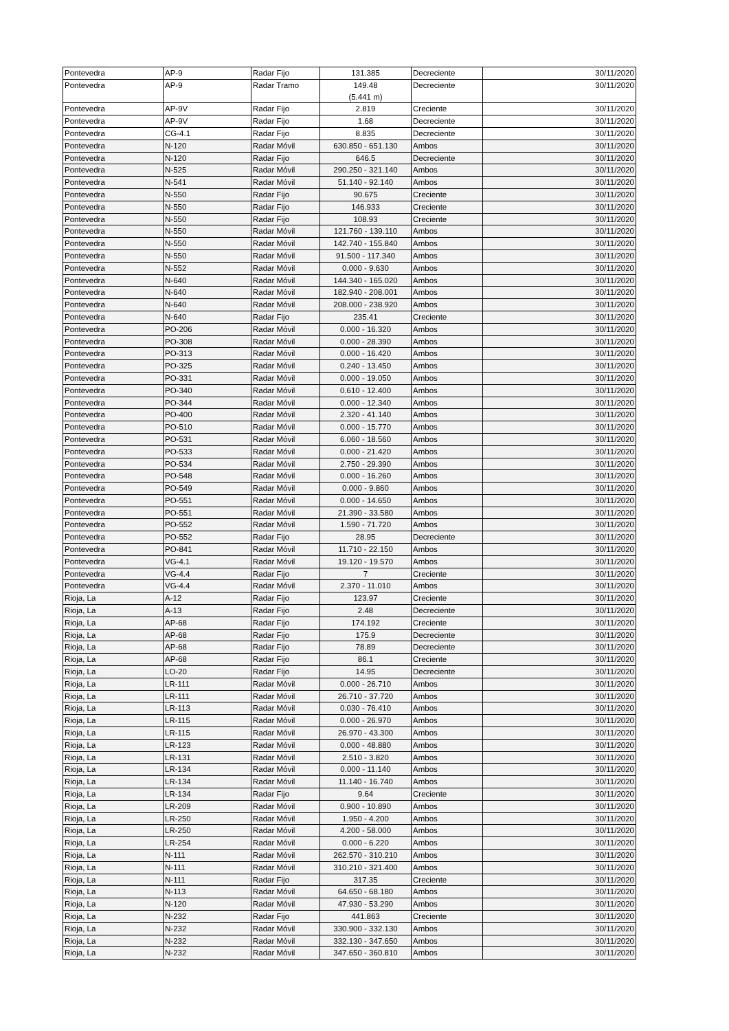| Pontevedra | AP-9 | Radar Fijo | 131.385 | Decreciente | 30/11/2020 |
| Pontevedra | AP-9 | Radar Tramo | 149.48 (5.441 m) | Decreciente | 30/11/2020 |
| Pontevedra | AP-9V | Radar Fijo | 2.819 | Creciente | 30/11/2020 |
| Pontevedra | AP-9V | Radar Fijo | 1.68 | Decreciente | 30/11/2020 |
| Pontevedra | CG-4.1 | Radar Fijo | 8.835 | Decreciente | 30/11/2020 |
| Pontevedra | N-120 | Radar Móvil | 630.850 - 651.130 | Ambos | 30/11/2020 |
| Pontevedra | N-120 | Radar Fijo | 646.5 | Decreciente | 30/11/2020 |
| Pontevedra | N-525 | Radar Móvil | 290.250 - 321.140 | Ambos | 30/11/2020 |
| Pontevedra | N-541 | Radar Móvil | 51.140 - 92.140 | Ambos | 30/11/2020 |
| Pontevedra | N-550 | Radar Fijo | 90.675 | Creciente | 30/11/2020 |
| Pontevedra | N-550 | Radar Fijo | 146.933 | Creciente | 30/11/2020 |
| Pontevedra | N-550 | Radar Fijo | 108.93 | Creciente | 30/11/2020 |
| Pontevedra | N-550 | Radar Móvil | 121.760 - 139.110 | Ambos | 30/11/2020 |
| Pontevedra | N-550 | Radar Móvil | 142.740 - 155.840 | Ambos | 30/11/2020 |
| Pontevedra | N-550 | Radar Móvil | 91.500 - 117.340 | Ambos | 30/11/2020 |
| Pontevedra | N-552 | Radar Móvil | 0.000 - 9.630 | Ambos | 30/11/2020 |
| Pontevedra | N-640 | Radar Móvil | 144.340 - 165.020 | Ambos | 30/11/2020 |
| Pontevedra | N-640 | Radar Móvil | 182.940 - 208.001 | Ambos | 30/11/2020 |
| Pontevedra | N-640 | Radar Móvil | 208.000 - 238.920 | Ambos | 30/11/2020 |
| Pontevedra | N-640 | Radar Fijo | 235.41 | Creciente | 30/11/2020 |
| Pontevedra | PO-206 | Radar Móvil | 0.000 - 16.320 | Ambos | 30/11/2020 |
| Pontevedra | PO-308 | Radar Móvil | 0.000 - 28.390 | Ambos | 30/11/2020 |
| Pontevedra | PO-313 | Radar Móvil | 0.000 - 16.420 | Ambos | 30/11/2020 |
| Pontevedra | PO-325 | Radar Móvil | 0.240 - 13.450 | Ambos | 30/11/2020 |
| Pontevedra | PO-331 | Radar Móvil | 0.000 - 19.050 | Ambos | 30/11/2020 |
| Pontevedra | PO-340 | Radar Móvil | 0.610 - 12.400 | Ambos | 30/11/2020 |
| Pontevedra | PO-344 | Radar Móvil | 0.000 - 12.340 | Ambos | 30/11/2020 |
| Pontevedra | PO-400 | Radar Móvil | 2.320 - 41.140 | Ambos | 30/11/2020 |
| Pontevedra | PO-510 | Radar Móvil | 0.000 - 15.770 | Ambos | 30/11/2020 |
| Pontevedra | PO-531 | Radar Móvil | 6.060 - 18.560 | Ambos | 30/11/2020 |
| Pontevedra | PO-533 | Radar Móvil | 0.000 - 21.420 | Ambos | 30/11/2020 |
| Pontevedra | PO-534 | Radar Móvil | 2.750 - 29.390 | Ambos | 30/11/2020 |
| Pontevedra | PO-548 | Radar Móvil | 0.000 - 16.260 | Ambos | 30/11/2020 |
| Pontevedra | PO-549 | Radar Móvil | 0.000 - 9.860 | Ambos | 30/11/2020 |
| Pontevedra | PO-551 | Radar Móvil | 0.000 - 14.650 | Ambos | 30/11/2020 |
| Pontevedra | PO-551 | Radar Móvil | 21.390 - 33.580 | Ambos | 30/11/2020 |
| Pontevedra | PO-552 | Radar Móvil | 1.590 - 71.720 | Ambos | 30/11/2020 |
| Pontevedra | PO-552 | Radar Fijo | 28.95 | Decreciente | 30/11/2020 |
| Pontevedra | PO-841 | Radar Móvil | 11.710 - 22.150 | Ambos | 30/11/2020 |
| Pontevedra | VG-4.1 | Radar Móvil | 19.120 - 19.570 | Ambos | 30/11/2020 |
| Pontevedra | VG-4.4 | Radar Fijo | 7 | Creciente | 30/11/2020 |
| Pontevedra | VG-4.4 | Radar Móvil | 2.370 - 11.010 | Ambos | 30/11/2020 |
| Rioja, La | A-12 | Radar Fijo | 123.97 | Creciente | 30/11/2020 |
| Rioja, La | A-13 | Radar Fijo | 2.48 | Decreciente | 30/11/2020 |
| Rioja, La | AP-68 | Radar Fijo | 174.192 | Creciente | 30/11/2020 |
| Rioja, La | AP-68 | Radar Fijo | 175.9 | Decreciente | 30/11/2020 |
| Rioja, La | AP-68 | Radar Fijo | 78.89 | Decreciente | 30/11/2020 |
| Rioja, La | AP-68 | Radar Fijo | 86.1 | Creciente | 30/11/2020 |
| Rioja, La | LO-20 | Radar Fijo | 14.95 | Decreciente | 30/11/2020 |
| Rioja, La | LR-111 | Radar Móvil | 0.000 - 26.710 | Ambos | 30/11/2020 |
| Rioja, La | LR-111 | Radar Móvil | 26.710 - 37.720 | Ambos | 30/11/2020 |
| Rioja, La | LR-113 | Radar Móvil | 0.030 - 76.410 | Ambos | 30/11/2020 |
| Rioja, La | LR-115 | Radar Móvil | 0.000 - 26.970 | Ambos | 30/11/2020 |
| Rioja, La | LR-115 | Radar Móvil | 26.970 - 43.300 | Ambos | 30/11/2020 |
| Rioja, La | LR-123 | Radar Móvil | 0.000 - 48.880 | Ambos | 30/11/2020 |
| Rioja, La | LR-131 | Radar Móvil | 2.510 - 3.820 | Ambos | 30/11/2020 |
| Rioja, La | LR-134 | Radar Móvil | 0.000 - 11.140 | Ambos | 30/11/2020 |
| Rioja, La | LR-134 | Radar Móvil | 11.140 - 16.740 | Ambos | 30/11/2020 |
| Rioja, La | LR-134 | Radar Fijo | 9.64 | Creciente | 30/11/2020 |
| Rioja, La | LR-209 | Radar Móvil | 0.900 - 10.890 | Ambos | 30/11/2020 |
| Rioja, La | LR-250 | Radar Móvil | 1.950 - 4.200 | Ambos | 30/11/2020 |
| Rioja, La | LR-250 | Radar Móvil | 4.200 - 58.000 | Ambos | 30/11/2020 |
| Rioja, La | LR-254 | Radar Móvil | 0.000 - 6.220 | Ambos | 30/11/2020 |
| Rioja, La | N-111 | Radar Móvil | 262.570 - 310.210 | Ambos | 30/11/2020 |
| Rioja, La | N-111 | Radar Móvil | 310.210 - 321.400 | Ambos | 30/11/2020 |
| Rioja, La | N-111 | Radar Fijo | 317.35 | Creciente | 30/11/2020 |
| Rioja, La | N-113 | Radar Móvil | 64.650 - 68.180 | Ambos | 30/11/2020 |
| Rioja, La | N-120 | Radar Móvil | 47.930 - 53.290 | Ambos | 30/11/2020 |
| Rioja, La | N-232 | Radar Fijo | 441.863 | Creciente | 30/11/2020 |
| Rioja, La | N-232 | Radar Móvil | 330.900 - 332.130 | Ambos | 30/11/2020 |
| Rioja, La | N-232 | Radar Móvil | 332.130 - 347.650 | Ambos | 30/11/2020 |
| Rioja, La | N-232 | Radar Móvil | 347.650 - 360.810 | Ambos | 30/11/2020 |